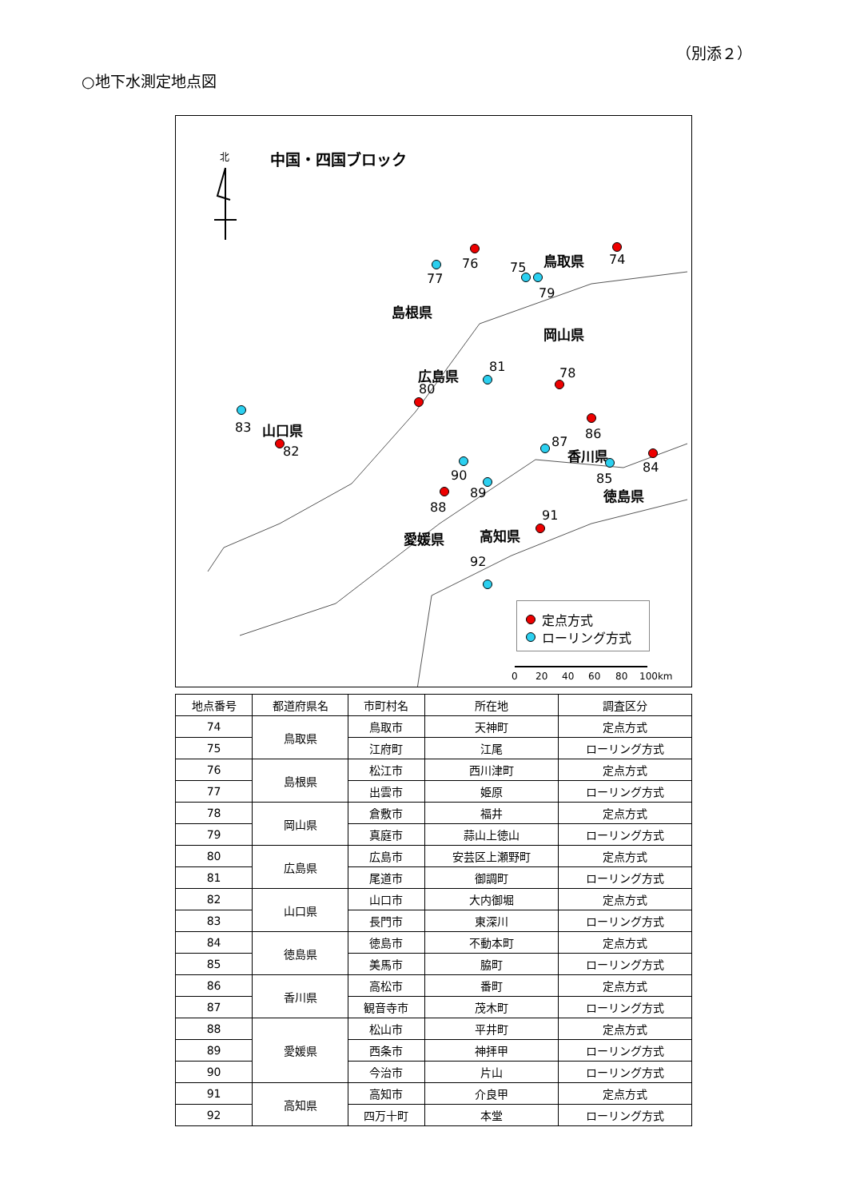（別添２）
○地下水測定地点図
北 中国・四国ブロック
鳥取県
島根県
岡山県
広島県
山口県
香川県
徳島県
高知県 愛媛県
74
75
76
77
78
79
80
81
82
83
84
85
86
87
88
89
90
91
92
定点方式
ローリング方式
0 20 40 60 80 100km
| 地点番号 | 都道府県名 | 市町村名 | 所在地 | 調査区分 |
| --- | --- | --- | --- | --- |
| 74 | 鳥取県 | 鳥取市 | 天神町 | 定点方式 |
| 75 | | 江府町 | 江尾 | ローリング方式 |
| 76 | 島根県 | 松江市 | 西川津町 | 定点方式 |
| 77 | | 出雲市 | 姫原 | ローリング方式 |
| 78 | 岡山県 | 倉敷市 | 福井 | 定点方式 |
| 79 | | 真庭市 | 蒜山上徳山 | ローリング方式 |
| 80 | 広島県 | 広島市 | 安芸区上瀬野町 | 定点方式 |
| 81 | | 尾道市 | 御調町 | ローリング方式 |
| 82 | 山口県 | 山口市 | 大内御堀 | 定点方式 |
| 83 | | 長門市 | 東深川 | ローリング方式 |
| 84 | 徳島県 | 徳島市 | 不動本町 | 定点方式 |
| 85 | | 美馬市 | 脇町 | ローリング方式 |
| 86 | 香川県 | 高松市 | 番町 | 定点方式 |
| 87 | | 観音寺市 | 茂木町 | ローリング方式 |
| 88 | 愛媛県 | 松山市 | 平井町 | 定点方式 |
| 89 | | 西条市 | 神拝甲 | ローリング方式 |
| 90 | | 今治市 | 片山 | ローリング方式 |
| 91 | 高知県 | 高知市 | 介良甲 | 定点方式 |
| 92 | | 四万十町 | 本堂 | ローリング方式 |